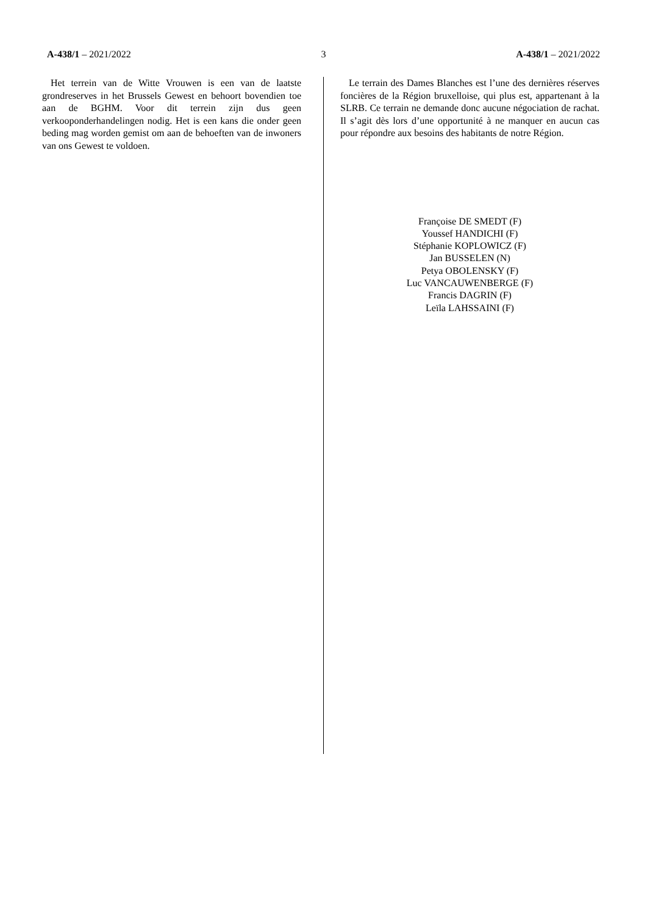A-438/1 – 2021/2022 3 A-438/1 – 2021/2022
Het terrein van de Witte Vrouwen is een van de laatste grondreserves in het Brussels Gewest en behoort bovendien toe aan de BGHM. Voor dit terrein zijn dus geen verkooponderhandelingen nodig. Het is een kans die onder geen beding mag worden gemist om aan de behoeften van de inwoners van ons Gewest te voldoen.
Le terrain des Dames Blanches est l’une des dernières réserves foncières de la Région bruxelloise, qui plus est, appartenant à la SLRB. Ce terrain ne demande donc aucune négociation de rachat. Il s’agit dès lors d’une opportunité à ne manquer en aucun cas pour répondre aux besoins des habitants de notre Région.
Françoise DE SMEDT (F)
Youssef HANDICHI (F)
Stéphanie KOPLOWICZ (F)
Jan BUSSELEN (N)
Petya OBOLENSKY (F)
Luc VANCAUWENBERGE (F)
Francis DAGRIN (F)
Leïla LAHSSAINI (F)